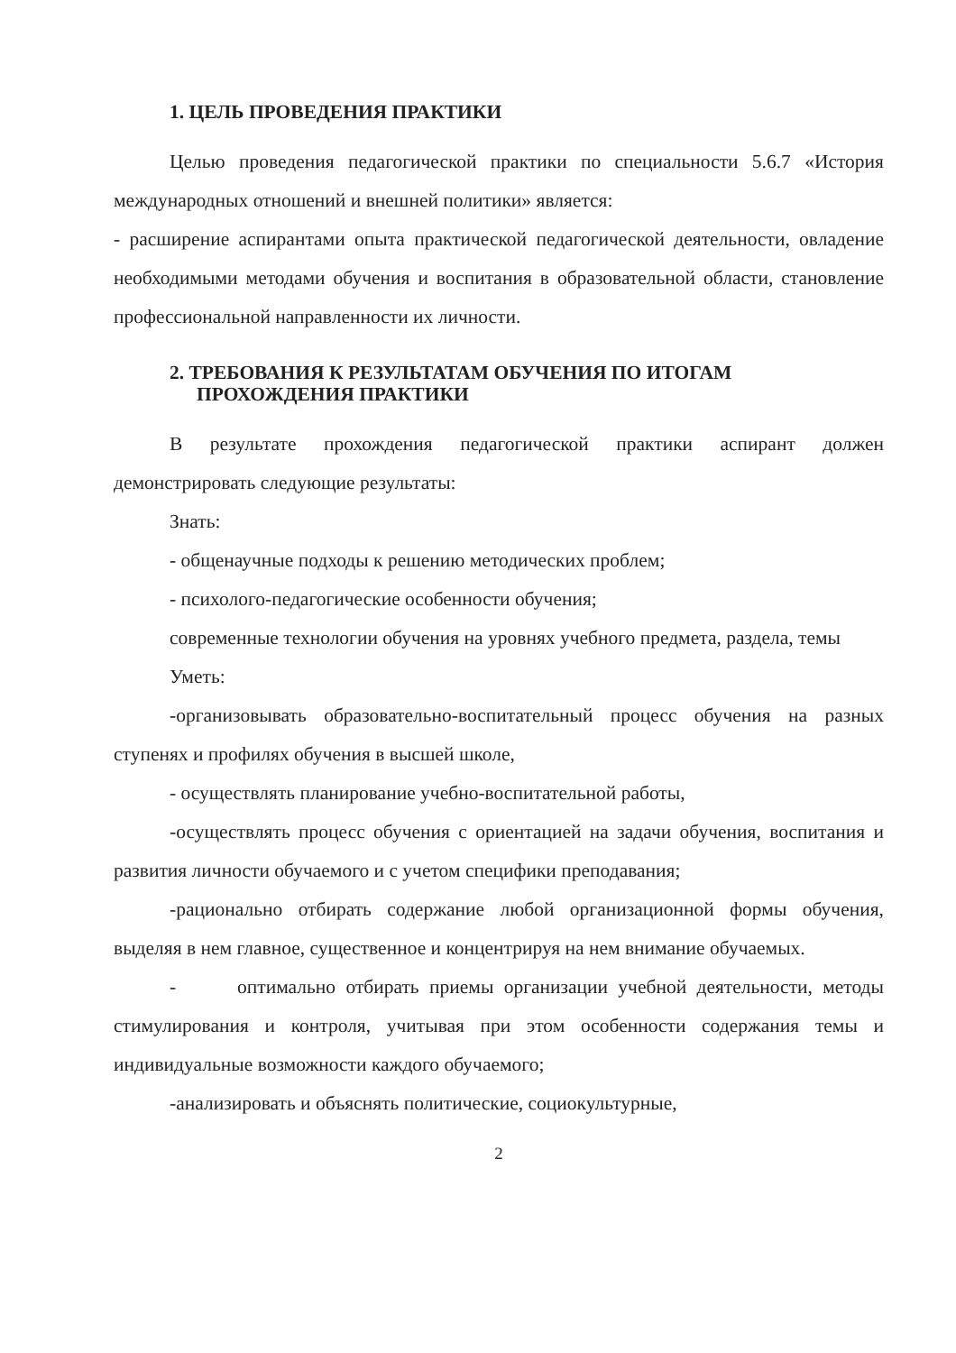1. ЦЕЛЬ ПРОВЕДЕНИЯ ПРАКТИКИ
Целью проведения педагогической практики по специальности 5.6.7 «История международных отношений и внешней политики» является:
- расширение аспирантами опыта практической педагогической деятельности, овладение необходимыми методами обучения и воспитания в образовательной области, становление профессиональной направленности их личности.
2. ТРЕБОВАНИЯ К РЕЗУЛЬТАТАМ ОБУЧЕНИЯ ПО ИТОГАМ ПРОХОЖДЕНИЯ ПРАКТИКИ
В результате прохождения педагогической практики аспирант должен демонстрировать следующие результаты:
Знать:
- общенаучные подходы к решению методических проблем;
- психолого-педагогические особенности обучения;
современные технологии обучения на уровнях учебного предмета, раздела, темы
Уметь:
-организовывать образовательно-воспитательный процесс обучения на разных ступенях и профилях обучения в высшей школе,
- осуществлять планирование учебно-воспитательной работы,
-осуществлять процесс обучения с ориентацией на задачи обучения, воспитания и развития личности обучаемого и с учетом специфики преподавания;
-рационально отбирать содержание любой организационной формы обучения, выделяя в нем главное, существенное и концентрируя на нем внимание обучаемых.
- оптимально отбирать приемы организации учебной деятельности, методы стимулирования и контроля, учитывая при этом особенности содержания темы и индивидуальные возможности каждого обучаемого;
-анализировать и объяснять политические, социокультурные,
2